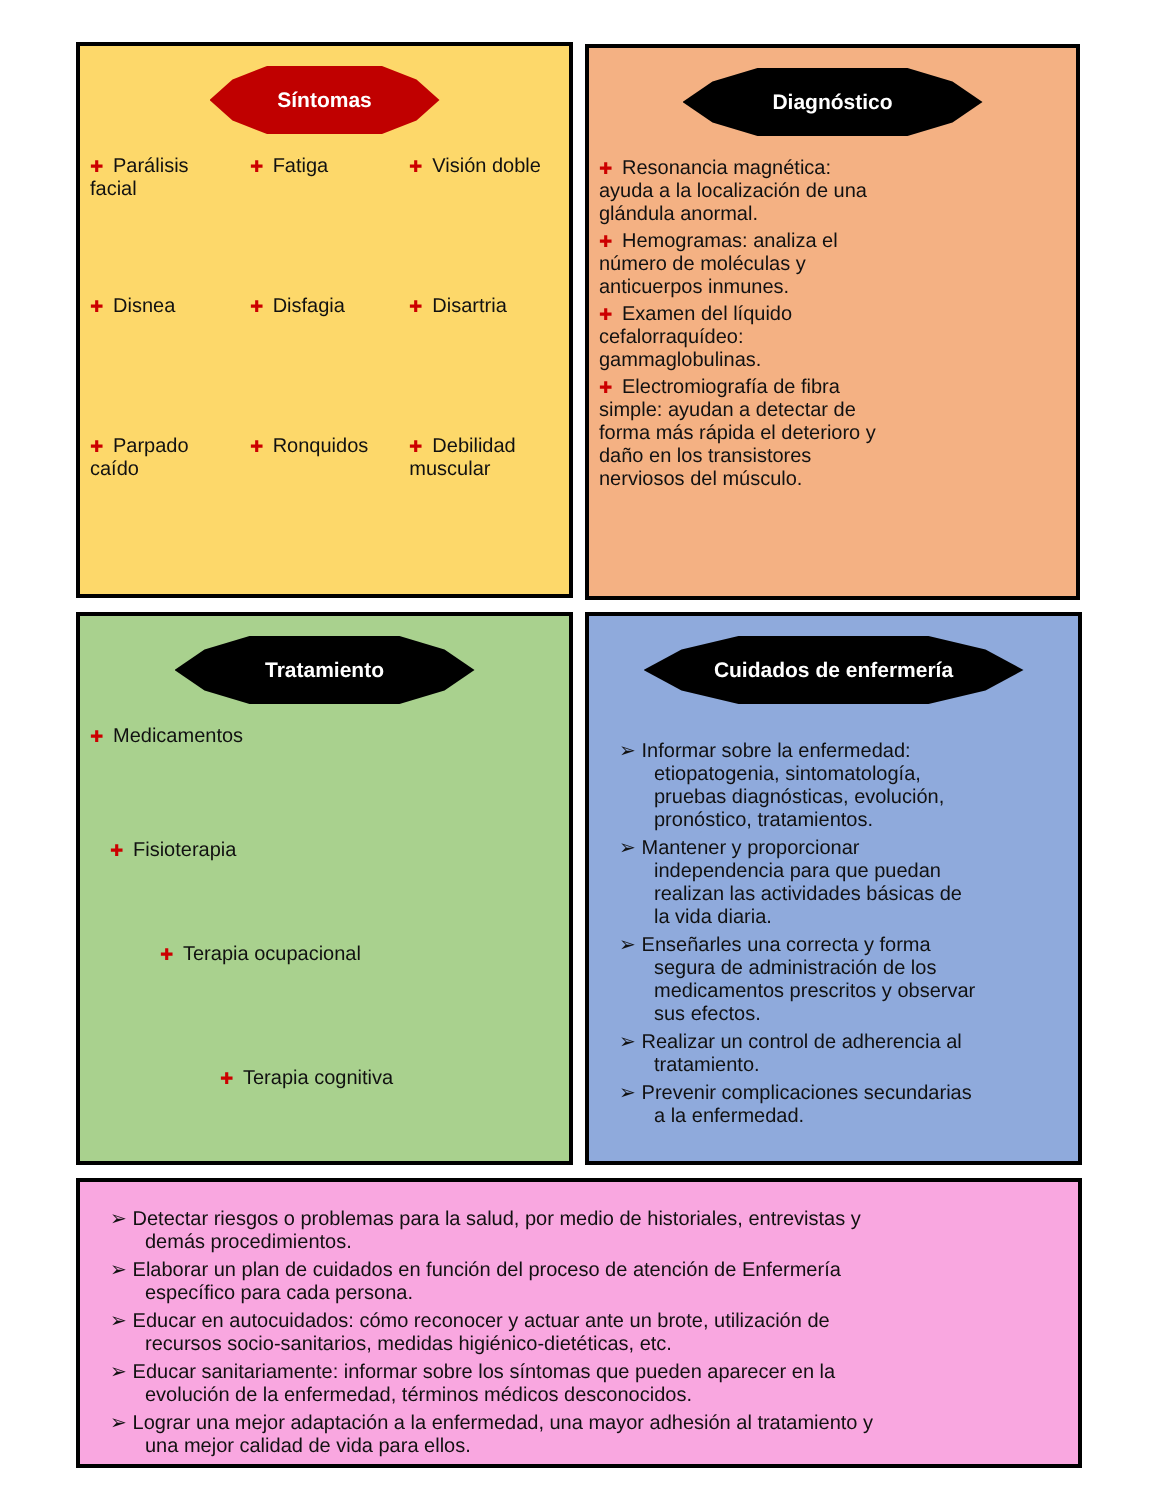Síntomas
✚ Parálisis facial
✚ Fatiga
✚ Visión doble
✚ Disnea
✚ Disfagia
✚ Disartria
✚ Parpado caído
✚ Ronquidos
✚ Debilidad muscular
Diagnóstico
✚ Resonancia magnética: ayuda a la localización de una glándula anormal.
✚ Hemogramas: analiza el número de moléculas y anticuerpos inmunes.
✚ Examen del líquido cefalorraquídeo: gammaglobulinas.
✚ Electromiografía de fibra simple: ayudan a detectar de forma más rápida el deterioro y daño en los transistores nerviosos del músculo.
Tratamiento
✚ Medicamentos
✚ Fisioterapia
✚ Terapia ocupacional
✚ Terapia cognitiva
Cuidados de enfermería
➢ Informar sobre la enfermedad: etiopatogenia, sintomatología, pruebas diagnósticas, evolución, pronóstico, tratamientos.
➢ Mantener y proporcionar independencia para que puedan realizan las actividades básicas de la vida diaria.
➢ Enseñarles una correcta y forma segura de administración de los medicamentos prescritos y observar sus efectos.
➢ Realizar un control de adherencia al tratamiento.
➢ Prevenir complicaciones secundarias a la enfermedad.
➢ Detectar riesgos o problemas para la salud, por medio de historiales, entrevistas y demás procedimientos.
➢ Elaborar un plan de cuidados en función del proceso de atención de Enfermería específico para cada persona.
➢ Educar en autocuidados: cómo reconocer y actuar ante un brote, utilización de recursos socio-sanitarios, medidas higiénico-dietéticas, etc.
➢ Educar sanitariamente: informar sobre los síntomas que pueden aparecer en la evolución de la enfermedad, términos médicos desconocidos.
➢ Lograr una mejor adaptación a la enfermedad, una mayor adhesión al tratamiento y una mejor calidad de vida para ellos.